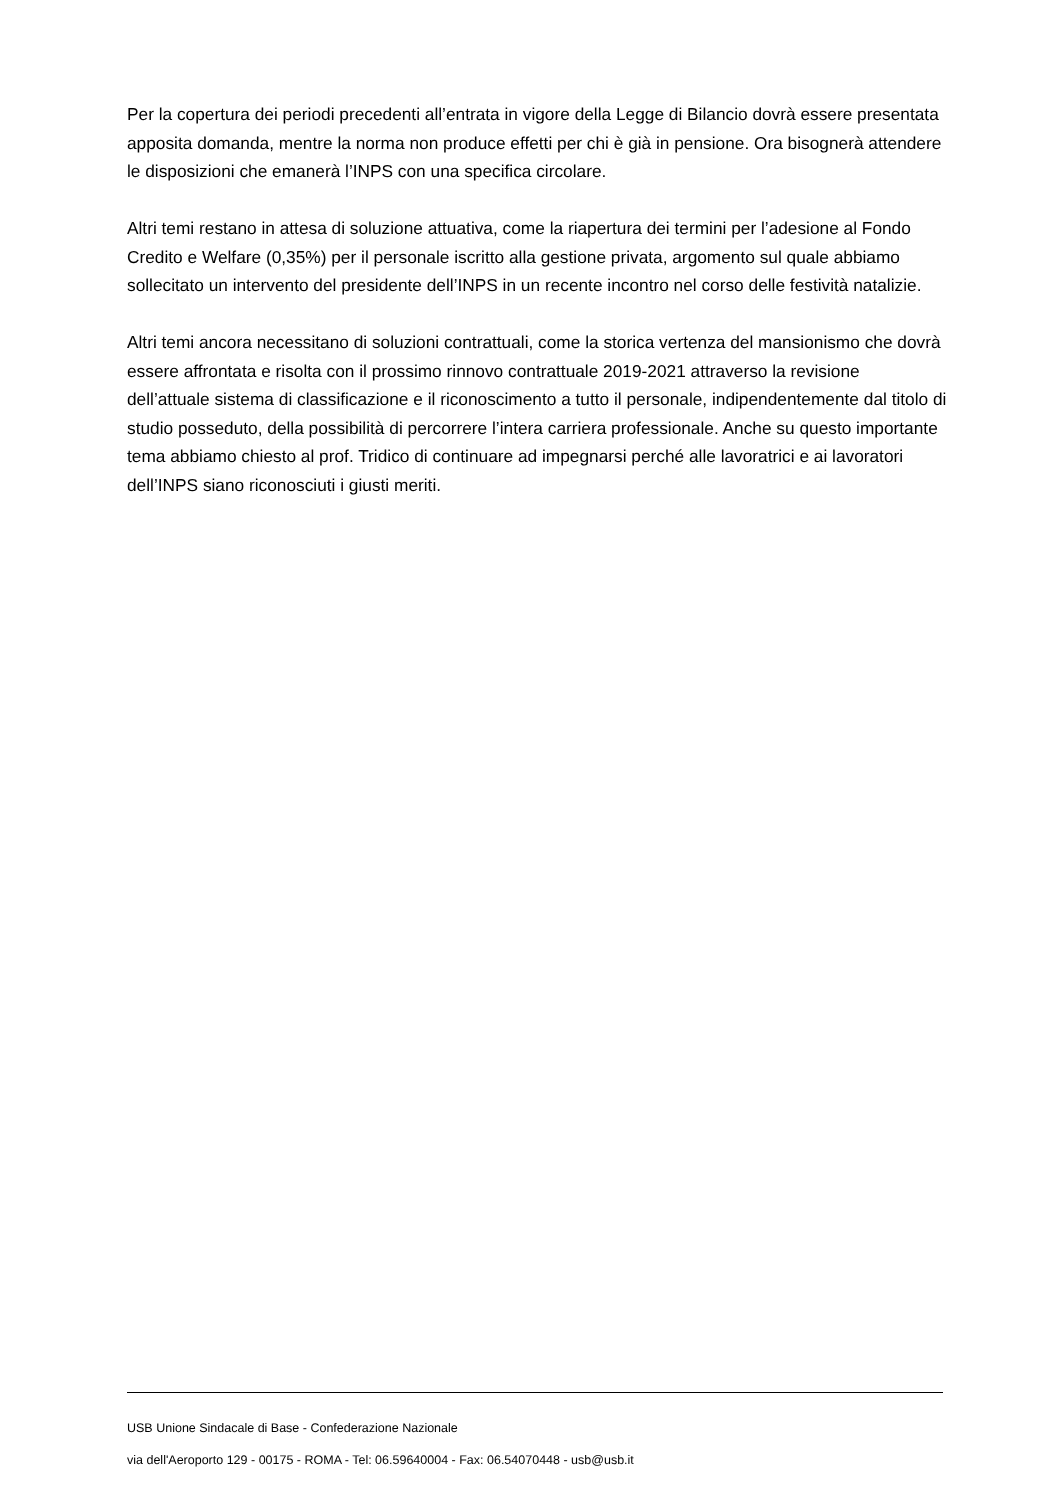Per la copertura dei periodi precedenti all’entrata in vigore della Legge di Bilancio dovrà essere presentata apposita domanda, mentre la norma non produce effetti per chi è già in pensione. Ora bisognerà attendere le disposizioni che emanerà l’INPS con una specifica circolare.
Altri temi restano in attesa di soluzione attuativa, come la riapertura dei termini per l’adesione al Fondo Credito e Welfare (0,35%) per il personale iscritto alla gestione privata, argomento sul quale abbiamo sollecitato un intervento del presidente dell’INPS in un recente incontro nel corso delle festività natalizie.
Altri temi ancora necessitano di soluzioni contrattuali, come la storica vertenza del mansionismo che dovrà essere affrontata e risolta con il prossimo rinnovo contrattuale 2019-2021 attraverso la revisione dell’attuale sistema di classificazione e il riconoscimento a tutto il personale, indipendentemente dal titolo di studio posseduto, della possibilità di percorrere l’intera carriera professionale. Anche su questo importante tema abbiamo chiesto al prof. Tridico di continuare ad impegnarsi perché alle lavoratrici e ai lavoratori dell’INPS siano riconosciuti i giusti meriti.
USB Unione Sindacale di Base - Confederazione Nazionale
via dell'Aeroporto 129 - 00175 - ROMA - Tel: 06.59640004 - Fax: 06.54070448 - usb@usb.it